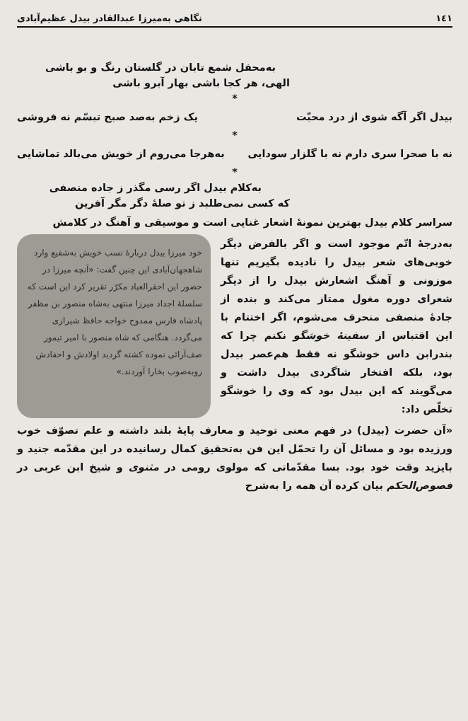١٤١ نگاهی به‌میرزا عبدالقادر بیدل عظیم‌آبادی
به‌محفل شمع تابان در گلستان رنگ و بو باشی
الهی، هر کجا باشی بهار آبرو باشی
*
بیدل اگر آگه شوی از درد محبّت یک زخم به‌صد صبح تبسّم نه فروشی
*
نه با صحرا سری دارم نه با گلزار سودایی به‌هرجا می‌روم از خویش می‌بالد تماشایی
*
به‌کلام بیدل اگر رسی مگذر ز جاده منصفی
که کسی نمی‌طلبد ز تو صلهٔ دگر مگر آفرین
سراسر کلام بیدل بهترین نمونهٔ اشعار غنایی است و موسیقی و آهنگ در کلامش
به‌درجهٔ اتّم موجود است و اگر بالفرض دیگر خوبی‌های شعر بیدل را نادیده بگیریم تنها موزونی و آهنگ اشعارش بیدل را از دیگر شعرای دوره مغول ممتاز می‌کند و بنده از جادهٔ منصفی منحرف می‌شوم، اگر اختتام با این اقتباس از سفینهٔ خوشگو نکنم چرا که بندرابن داس خوشگو نه فقط هم‌عصر بیدل بود، بلکه افتخار شاگردی بیدل داشت و می‌گویند که این بیدل بود که وی را خوشگو تخلّص داد:
خود میرزا بیدل دربارهٔ نسب خویش به‌شفیع وارد شاهجهان‌آبادی این چنین گفت: «آنچه میرزا در حضور این احقرالعباد مکرّر تقریر کرد این است که سلسلهٔ اجداد میرزا منتهی به‌شاه منصور بن مظفر پادشاه فارس ممدوح خواجه حافظ شیرازی می‌گردد. هنگامی که شاه منصور با امیر تیمور صف‌آرائی نموده کشته گردید اولادش و احفادش روبه‌صوب بخارا آوردند.»
«آن حضرت (بیدل) در فهم معنی توحید و معارف پایهٔ بلند داشته و علم تصوّف خوب ورزیده بود و مسائل آن را تحمّل این فن به‌تحقیق کمال رسانیده در این مقدّمه جنید و بایزید وقت خود بود. بسا مقدّماتی که مولوی رومی در مثنوی و شیخ ابن عربی در فصوص‌الحکم بیان کرده آن همه را به‌شرح